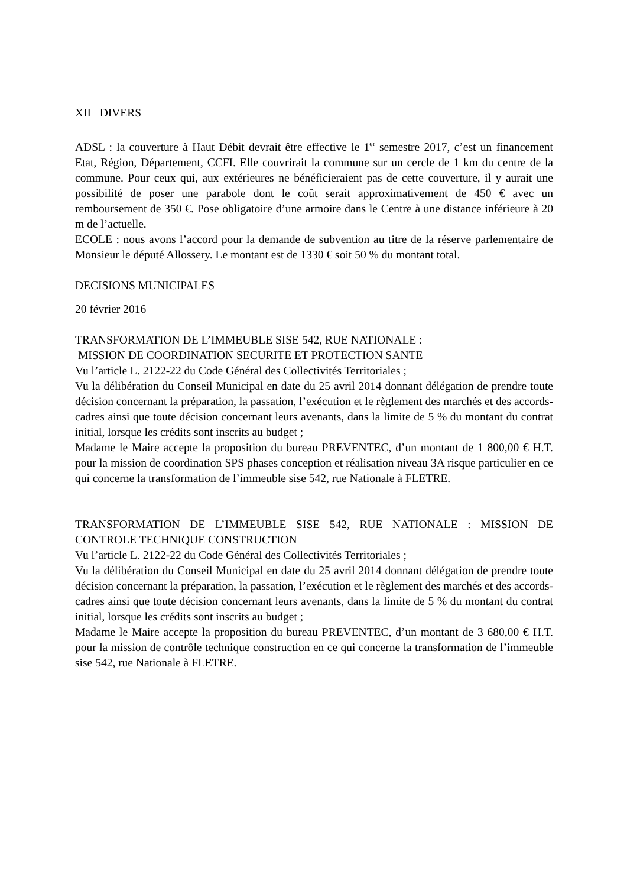XII– DIVERS
ADSL : la couverture à Haut Débit devrait être effective le 1<sup>er</sup> semestre 2017, c’est un financement Etat, Région, Département, CCFI. Elle couvrirait la commune sur un cercle de 1 km du centre de la commune. Pour ceux qui, aux extérieures ne bénéficieraient pas de cette couverture, il y aurait une possibilité de poser une parabole dont le coût serait approximativement de 450 € avec un remboursement de 350 €. Pose obligatoire d’une armoire dans le Centre à une distance inférieure à 20 m de l’actuelle.
ECOLE : nous avons l’accord pour la demande de subvention au titre de la réserve parlementaire de Monsieur le député Allossery. Le montant est de 1330 € soit 50 % du montant total.
DECISIONS MUNICIPALES
20 février 2016
TRANSFORMATION DE L’IMMEUBLE SISE 542, RUE NATIONALE :
MISSION DE COORDINATION SECURITE ET PROTECTION SANTE
Vu l’article L. 2122-22 du Code Général des Collectivités Territoriales ;
Vu la délibération du Conseil Municipal en date du 25 avril 2014 donnant délégation de prendre toute décision concernant la préparation, la passation, l’exécution et le règlement des marchés et des accords-cadres ainsi que toute décision concernant leurs avenants, dans la limite de 5 % du montant du contrat initial, lorsque les crédits sont inscrits au budget ;
Madame le Maire accepte la proposition du bureau PREVENTEC, d’un montant de 1 800,00 € H.T. pour la mission de coordination SPS phases conception et réalisation niveau 3A risque particulier en ce qui concerne la transformation de l’immeuble sise 542, rue Nationale à FLETRE.
TRANSFORMATION DE L’IMMEUBLE SISE 542, RUE NATIONALE : MISSION DE CONTROLE TECHNIQUE CONSTRUCTION
Vu l’article L. 2122-22 du Code Général des Collectivités Territoriales ;
Vu la délibération du Conseil Municipal en date du 25 avril 2014 donnant délégation de prendre toute décision concernant la préparation, la passation, l’exécution et le règlement des marchés et des accords-cadres ainsi que toute décision concernant leurs avenants, dans la limite de 5 % du montant du contrat initial, lorsque les crédits sont inscrits au budget ;
Madame le Maire accepte la proposition du bureau PREVENTEC, d’un montant de 3 680,00 € H.T. pour la mission de contrôle technique construction en ce qui concerne la transformation de l’immeuble sise 542, rue Nationale à FLETRE.